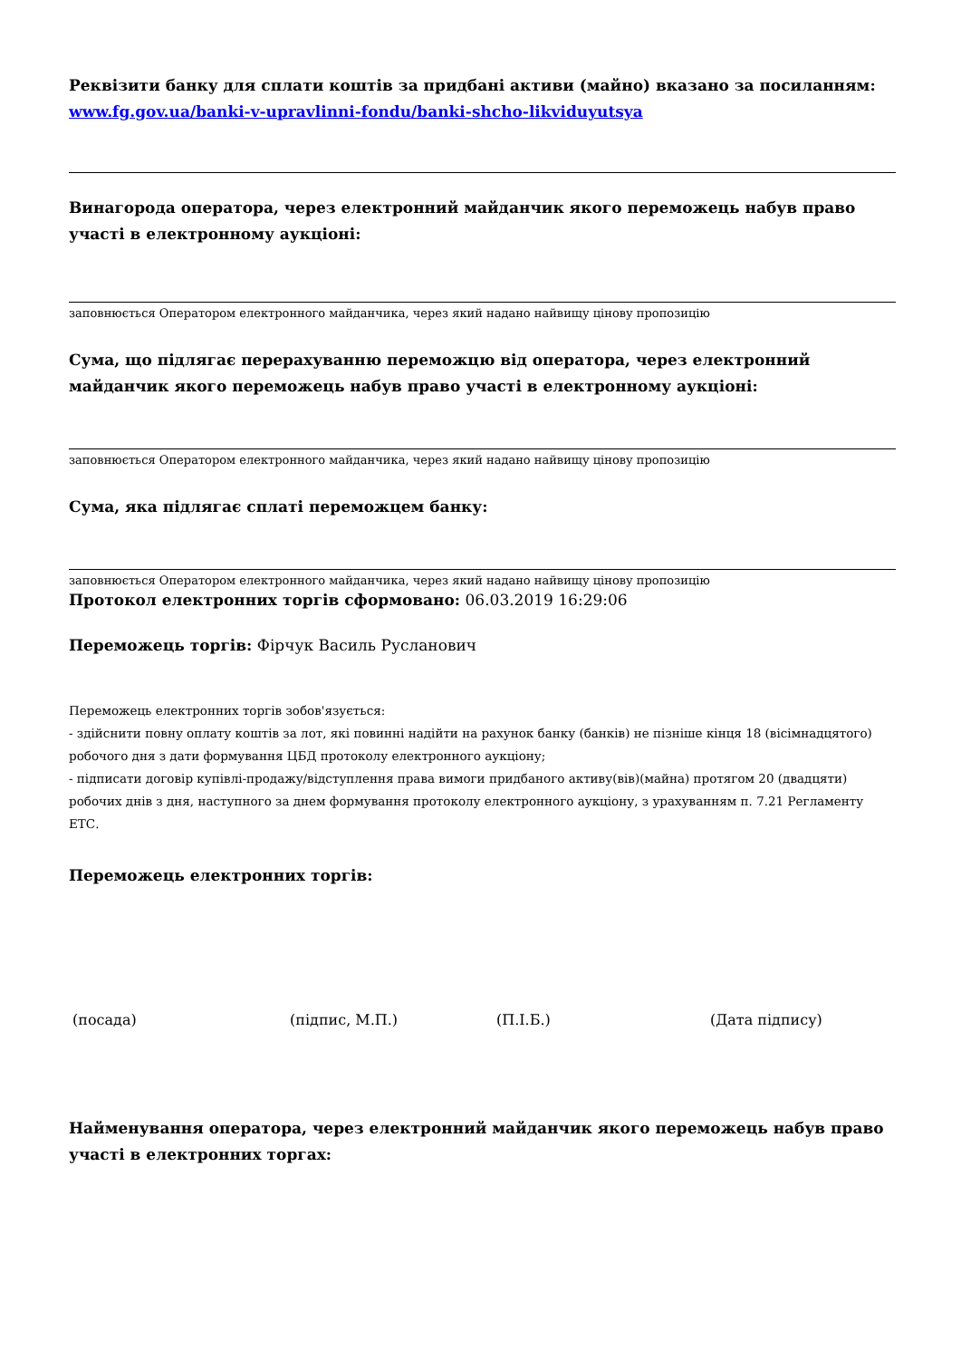Реквізити банку для сплати коштів за придбані активи (майно) вказано за посиланням: www.fg.gov.ua/banki-v-upravlinni-fondu/banki-shcho-likviduyutsya
Винагорода оператора, через електронний майданчик якого переможець набув право участі в електронному аукціоні:
заповнюється Оператором електронного майданчика, через який надано найвищу цінову пропозицію
Сума, що підлягає перерахуванню переможцю від оператора, через електронний майданчик якого переможець набув право участі в електронному аукціоні:
заповнюється Оператором електронного майданчика, через який надано найвищу цінову пропозицію
Сума, яка підлягає сплаті переможцем банку:
заповнюється Оператором електронного майданчика, через який надано найвищу цінову пропозицію
Протокол електронних торгів сформовано: 06.03.2019 16:29:06
Переможець торгів: Фірчук Василь Русланович
Переможець електронних торгів зобов'язується:
- здійснити повну оплату коштів за лот, які повинні надійти на рахунок банку (банків) не пізніше кінця 18 (вісімнадцятого) робочого дня з дати формування ЦБД протоколу електронного аукціону;
- підписати договір купівлі-продажу/відступлення права вимоги придбаного активу(вів)(майна) протягом 20 (двадцяти) робочих днів з дня, наступного за днем формування протоколу електронного аукціону, з урахуванням п. 7.21 Регламенту ЕТС.
Переможець електронних торгів:
(посада) (підпис, М.П.) (П.І.Б.) (Дата підпису)
Найменування оператора, через електронний майданчик якого переможець набув право участі в електронних торгах: